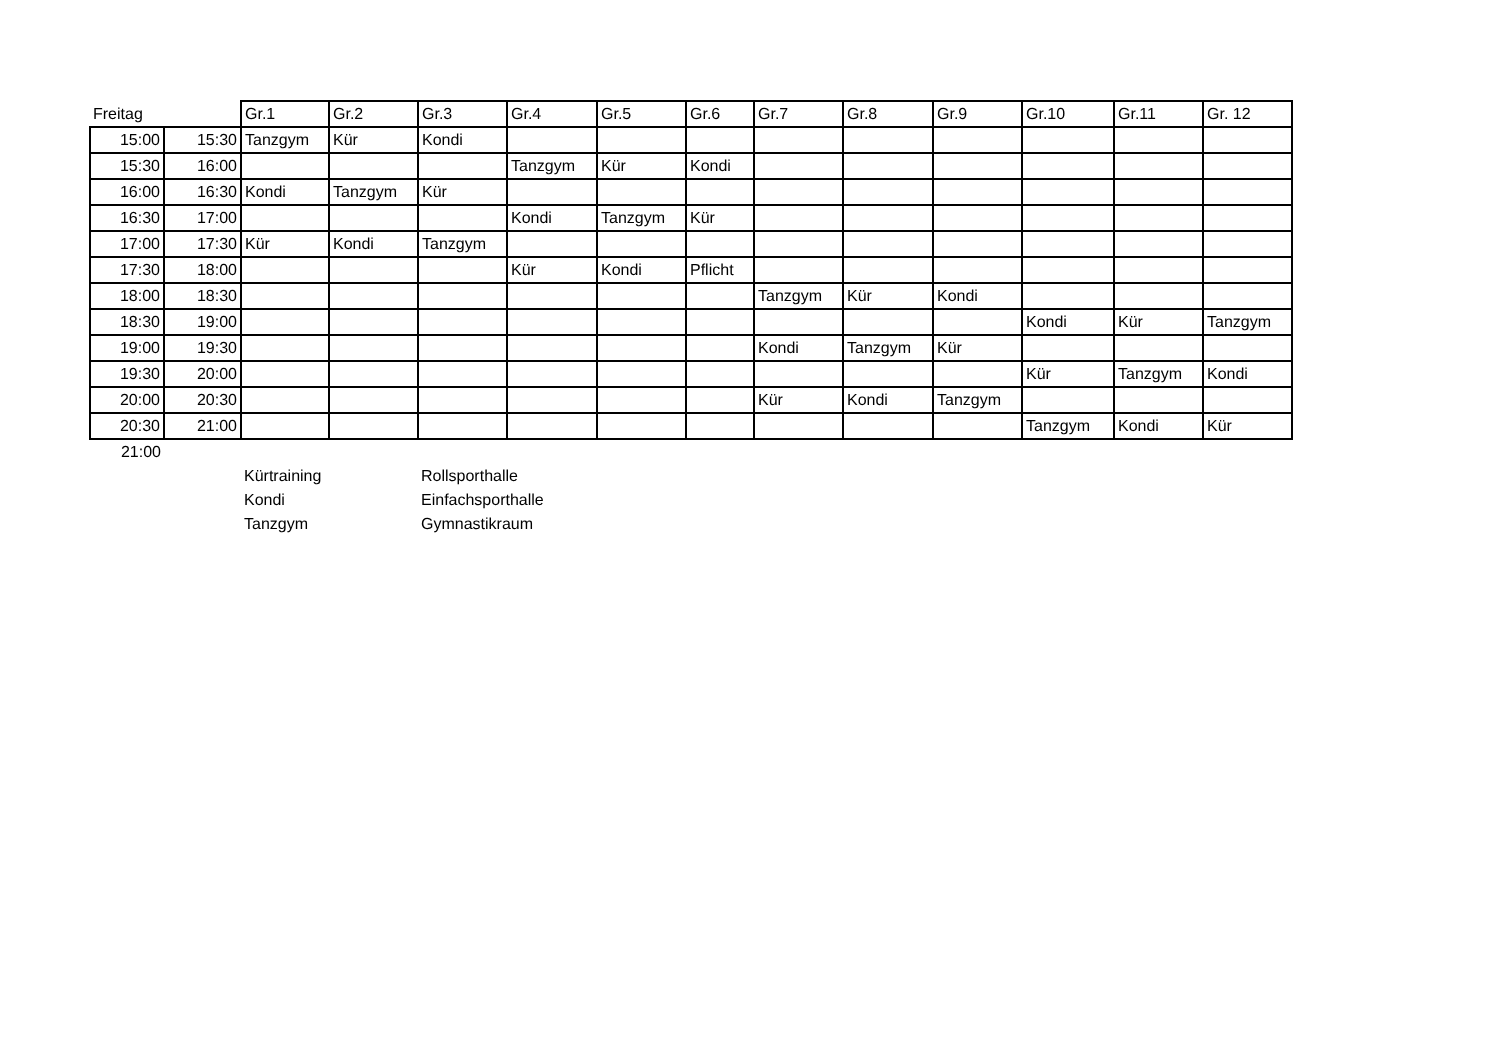| Freitag | | Gr.1 | Gr.2 | Gr.3 | Gr.4 | Gr.5 | Gr.6 | Gr.7 | Gr.8 | Gr.9 | Gr.10 | Gr.11 | Gr. 12 |
| --- | --- | --- | --- | --- | --- | --- | --- | --- | --- | --- | --- | --- | --- |
| 15:00 | 15:30 | Tanzgym | Kür | Kondi | | | | | | | | | |
| 15:30 | 16:00 | | | | Tanzgym | Kür | Kondi | | | | | | |
| 16:00 | 16:30 | Kondi | Tanzgym | Kür | | | | | | | | | |
| 16:30 | 17:00 | | | | Kondi | Tanzgym | Kür | | | | | | |
| 17:00 | 17:30 | Kür | Kondi | Tanzgym | | | | | | | | | |
| 17:30 | 18:00 | | | | Kür | Kondi | Pflicht | | | | | | |
| 18:00 | 18:30 | | | | | | | Tanzgym | Kür | Kondi | | | |
| 18:30 | 19:00 | | | | | | | | | | Kondi | Kür | Tanzgym |
| 19:00 | 19:30 | | | | | | | Kondi | Tanzgym | Kür | | | |
| 19:30 | 20:00 | | | | | | | | | | Kür | Tanzgym | Kondi |
| 20:00 | 20:30 | | | | | | | Kür | Kondi | Tanzgym | | | |
| 20:30 | 21:00 | | | | | | | | | | Tanzgym | Kondi | Kür |
| 21:00 | | | | | | | | | | | | | |
| | | Kürtraining | | Rollsporthalle | | | | | | | | | |
| | | Kondi | | Einfachsporthalle | | | | | | | | | |
| | | Tanzgym | | Gymnastikraum | | | | | | | | | |